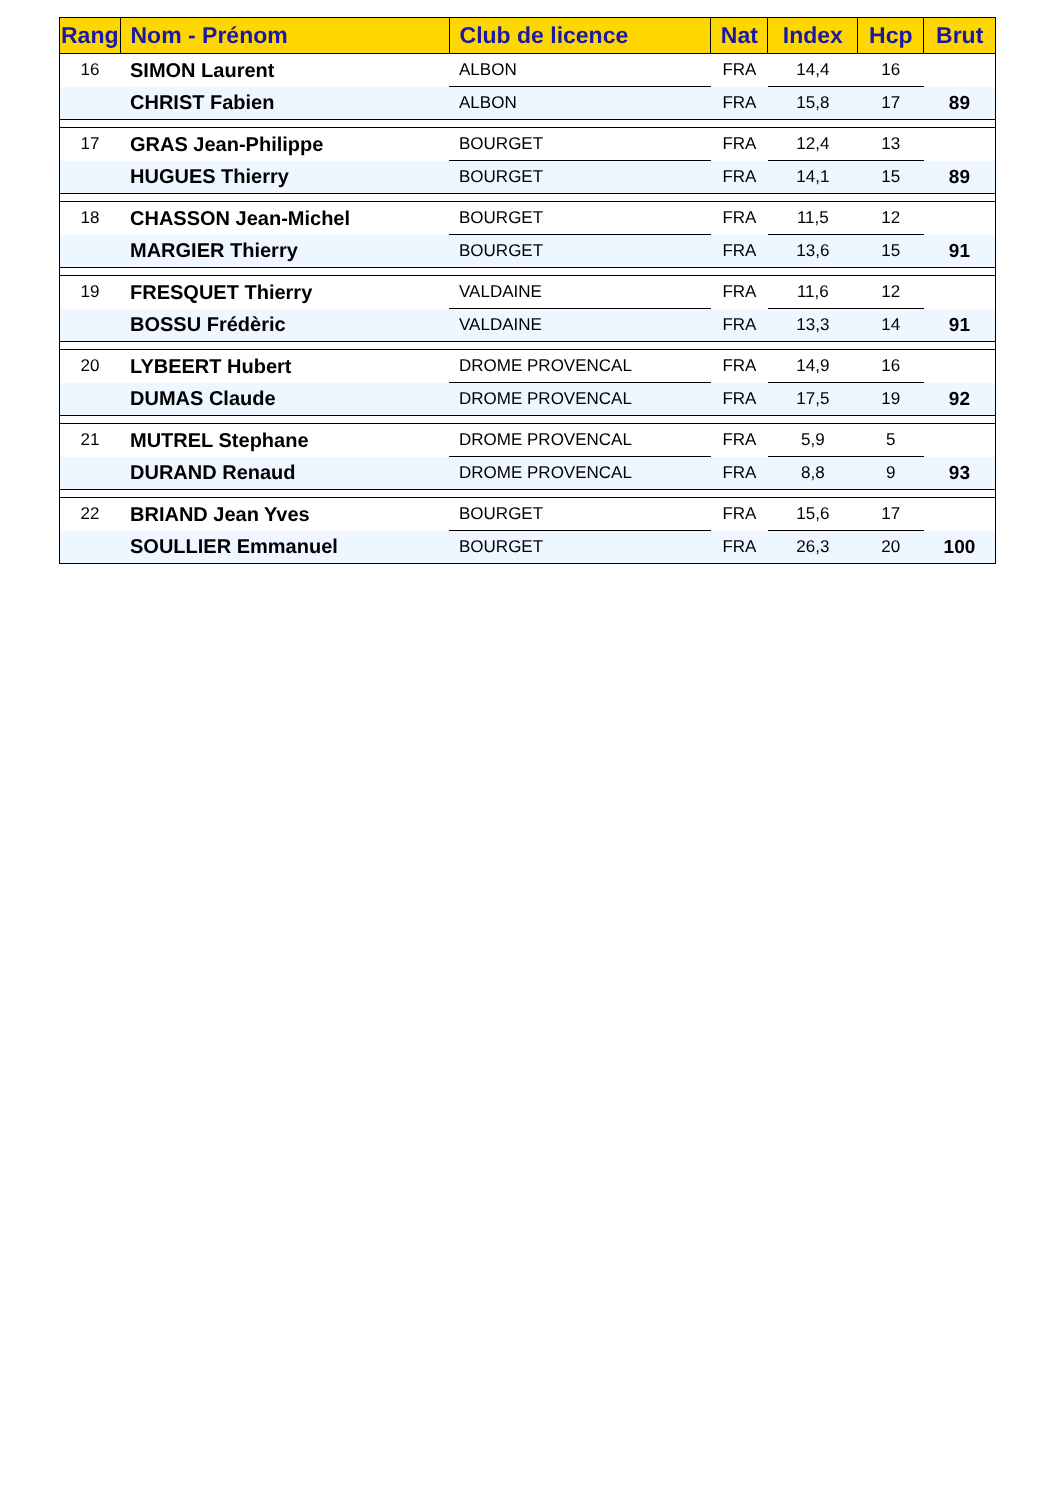| Rang | Nom - Prénom | Club de licence | Nat | Index | Hcp | Brut |
| --- | --- | --- | --- | --- | --- | --- |
| 16 | SIMON Laurent | ALBON | FRA | 14,4 | 16 | |
| | CHRIST Fabien | ALBON | FRA | 15,8 | 17 | 89 |
| 17 | GRAS Jean-Philippe | BOURGET | FRA | 12,4 | 13 | |
| | HUGUES Thierry | BOURGET | FRA | 14,1 | 15 | 89 |
| 18 | CHASSON Jean-Michel | BOURGET | FRA | 11,5 | 12 | |
| | MARGIER Thierry | BOURGET | FRA | 13,6 | 15 | 91 |
| 19 | FRESQUET Thierry | VALDAINE | FRA | 11,6 | 12 | |
| | BOSSU Frédèric | VALDAINE | FRA | 13,3 | 14 | 91 |
| 20 | LYBEERT Hubert | DROME PROVENCAL | FRA | 14,9 | 16 | |
| | DUMAS Claude | DROME PROVENCAL | FRA | 17,5 | 19 | 92 |
| 21 | MUTREL Stephane | DROME PROVENCAL | FRA | 5,9 | 5 | |
| | DURAND Renaud | DROME PROVENCAL | FRA | 8,8 | 9 | 93 |
| 22 | BRIAND Jean Yves | BOURGET | FRA | 15,6 | 17 | |
| | SOULLIER Emmanuel | BOURGET | FRA | 26,3 | 20 | 100 |